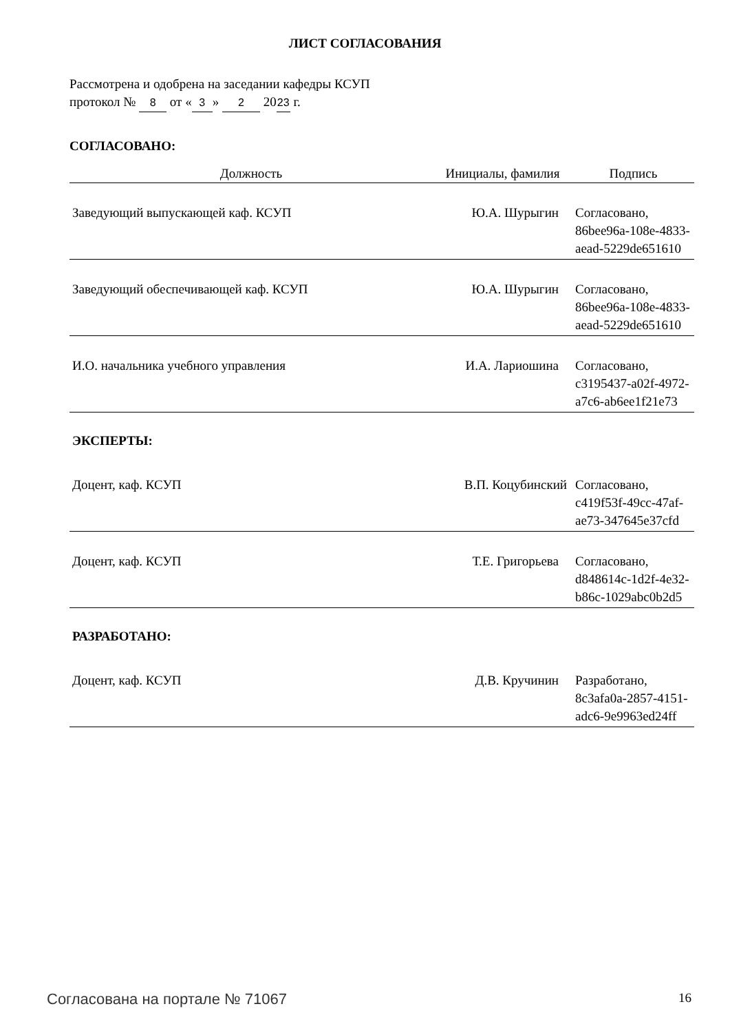ЛИСТ СОГЛАСОВАНИЯ
Рассмотрена и одобрена на заседании кафедры КСУП
протокол № 8 от « 3 » 2 20 23 г.
СОГЛАСОВАНО:
| Должность | Инициалы, фамилия | Подпись |
| --- | --- | --- |
| Заведующий выпускающей каф. КСУП | Ю.А. Шурыгин | Согласовано, 86bee96a-108e-4833- aead-5229de651610 |
| Заведующий обеспечивающей каф. КСУП | Ю.А. Шурыгин | Согласовано, 86bee96a-108e-4833- aead-5229de651610 |
| И.О. начальника учебного управления | И.А. Лариошина | Согласовано, c3195437-a02f-4972- a7c6-ab6ee1f21e73 |
| ЭКСПЕРТЫ: | | |
| Доцент, каф. КСУП | В.П. Коцубинский | Согласовано, c419f53f-49cc-47af- ae73-347645e37cfd |
| Доцент, каф. КСУП | Т.Е. Григорьева | Согласовано, d848614c-1d2f-4e32- b86c-1029abc0b2d5 |
| РАЗРАБОТАНО: | | |
| Доцент, каф. КСУП | Д.В. Кручинин | Разработано, 8c3afa0a-2857-4151- adc6-9e9963ed24ff |
Согласована на портале № 71067 16